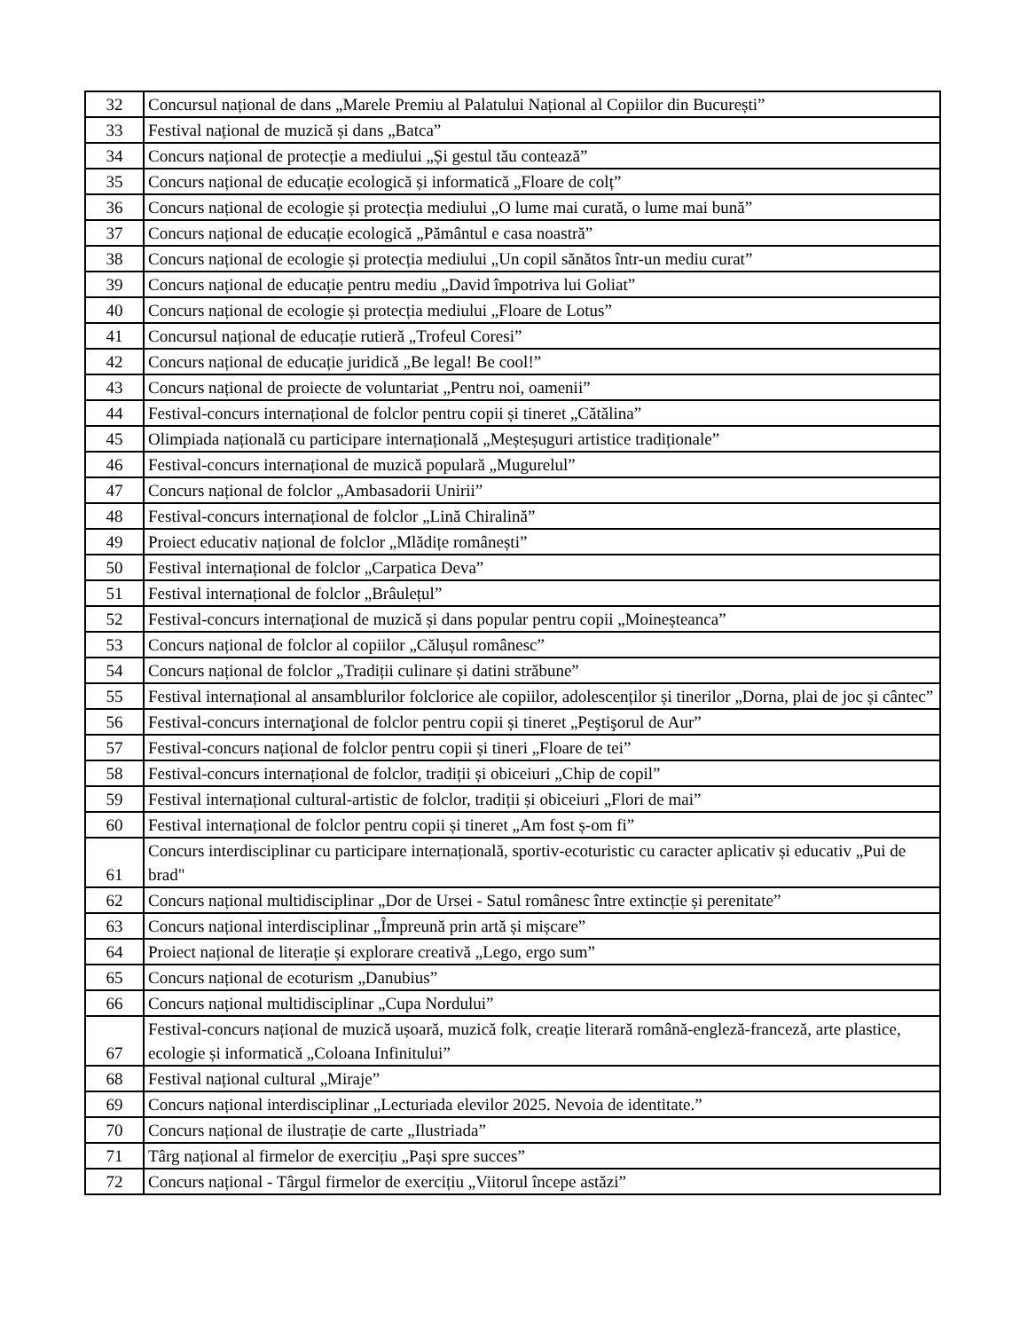| 32 | Concursul național de dans „Marele Premiu al Palatului Național al Copiilor din București” |
| 33 | Festival național de muzică și dans „Batca” |
| 34 | Concurs național de protecție a mediului „Și gestul tău contează” |
| 35 | Concurs național de educație ecologică și informatică „Floare de colț” |
| 36 | Concurs național de ecologie și protecția mediului „O lume mai curată, o lume mai bună” |
| 37 | Concurs național de educație ecologică „Pământul e casa noastră” |
| 38 | Concurs național de ecologie și protecția mediului „Un copil sănătos într-un mediu curat” |
| 39 | Concurs național de educație pentru mediu „David împotriva lui Goliat” |
| 40 | Concurs național de ecologie și protecția mediului „Floare de Lotus” |
| 41 | Concursul național de educație rutieră „Trofeul Coresi” |
| 42 | Concurs național de educație juridică „Be legal! Be cool!” |
| 43 | Concurs național de proiecte de voluntariat „Pentru noi, oamenii” |
| 44 | Festival-concurs internațional de folclor pentru copii și tineret „Cătălina” |
| 45 | Olimpiada națională cu participare internațională „Meșteșuguri artistice tradiționale” |
| 46 | Festival-concurs internațional de muzică populară „Mugurelul” |
| 47 | Concurs național de folclor „Ambasadorii Unirii” |
| 48 | Festival-concurs internațional de folclor „Lină Chiralină” |
| 49 | Proiect educativ național de folclor „Mlădițe românești” |
| 50 | Festival internațional de folclor „Carpatica Deva” |
| 51 | Festival internațional de folclor „Brâulețul” |
| 52 | Festival-concurs internațional de muzică și dans popular pentru copii „Moineșteanca” |
| 53 | Concurs național de folclor al copiilor „Călușul românesc” |
| 54 | Concurs național de folclor „Tradiții culinare și datini străbune” |
| 55 | Festival internațional al ansamblurilor folclorice ale copiilor, adolescenților și tinerilor „Dorna, plai de joc și cântec” |
| 56 | Festival-concurs internaţional de folclor pentru copii și tineret „Peştişorul de Aur” |
| 57 | Festival-concurs național de folclor pentru copii și tineri „Floare de tei” |
| 58 | Festival-concurs internațional de folclor, tradiții și obiceiuri „Chip de copil” |
| 59 | Festival internațional cultural-artistic de folclor, tradiții și obiceiuri „Flori de mai” |
| 60 | Festival internațional de folclor pentru copii și tineret „Am fost ș-om fi” |
| 61 | Concurs interdisciplinar cu participare internațională, sportiv-ecoturistic cu caracter aplicativ și educativ „Pui de brad" |
| 62 | Concurs național multidisciplinar „Dor de Ursei - Satul românesc între extincție și perenitate” |
| 63 | Concurs național interdisciplinar „Împreună prin artă și mișcare” |
| 64 | Proiect național de literație și explorare creativă „Lego, ergo sum” |
| 65 | Concurs național de ecoturism „Danubius” |
| 66 | Concurs național multidisciplinar „Cupa Nordului” |
| 67 | Festival-concurs național de muzică ușoară, muzică folk, creație literară română-engleză-franceză, arte plastice, ecologie și informatică „Coloana Infinitului” |
| 68 | Festival național cultural „Miraje” |
| 69 | Concurs național interdisciplinar „Lecturiada elevilor 2025. Nevoia de identitate.” |
| 70 | Concurs național de ilustrație de carte „Ilustriada” |
| 71 | Târg național al firmelor de exercițiu „Pași spre succes” |
| 72 | Concurs național - Târgul firmelor de exercițiu „Viitorul începe astăzi” |